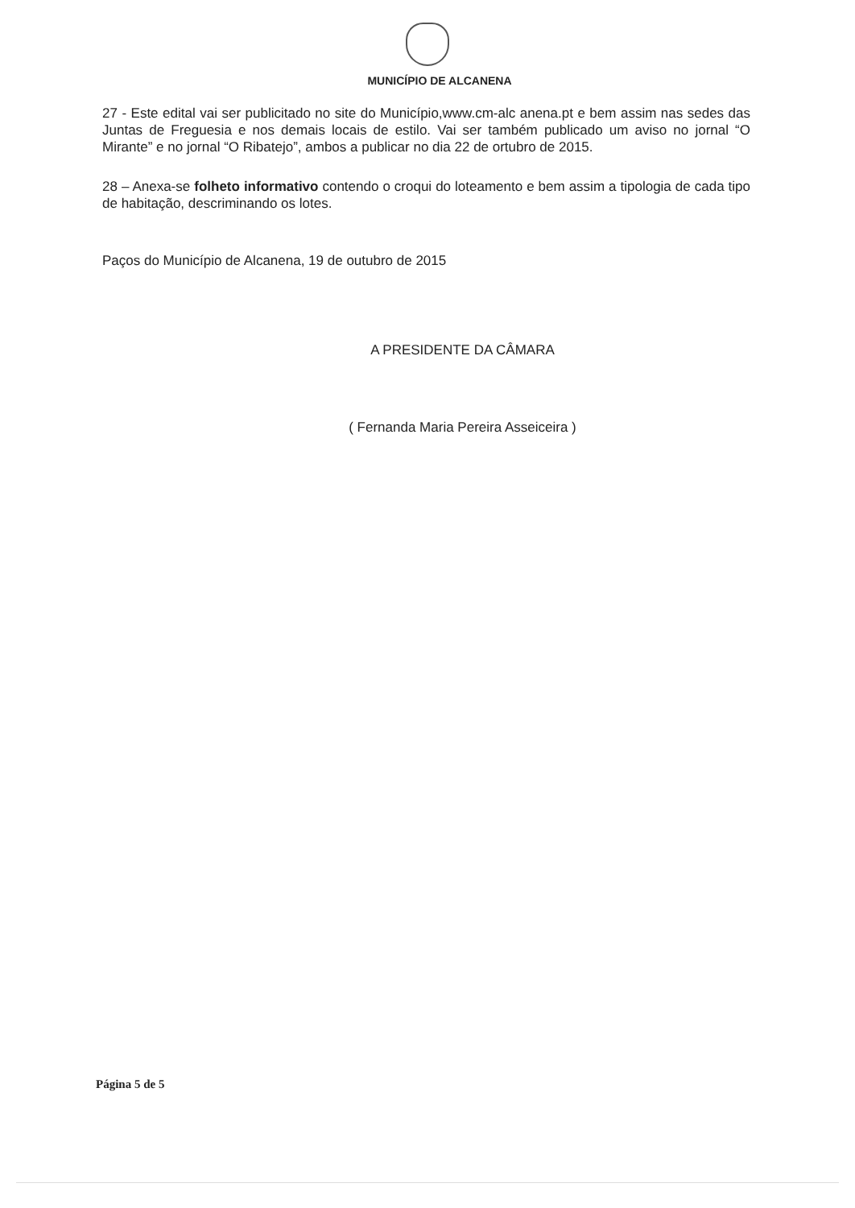MUNICÍPIO DE ALCANENA
27 - Este edital vai ser publicitado no site do Município,www.cm-alc anena.pt e bem assim nas sedes das Juntas de Freguesia e nos demais locais de estilo. Vai ser também publicado um aviso no jornal “O Mirante” e no jornal “O Ribatejo”, ambos a publicar no dia 22 de ortubro de 2015.
28 – Anexa-se folheto informativo contendo o croqui do loteamento e bem assim a tipologia de cada tipo de habitação, descriminando os lotes.
Paços do Município de Alcanena, 19 de outubro de 2015
A PRESIDENTE DA CÂMARA
( Fernanda Maria Pereira Asseiceira )
Página 5 de 5